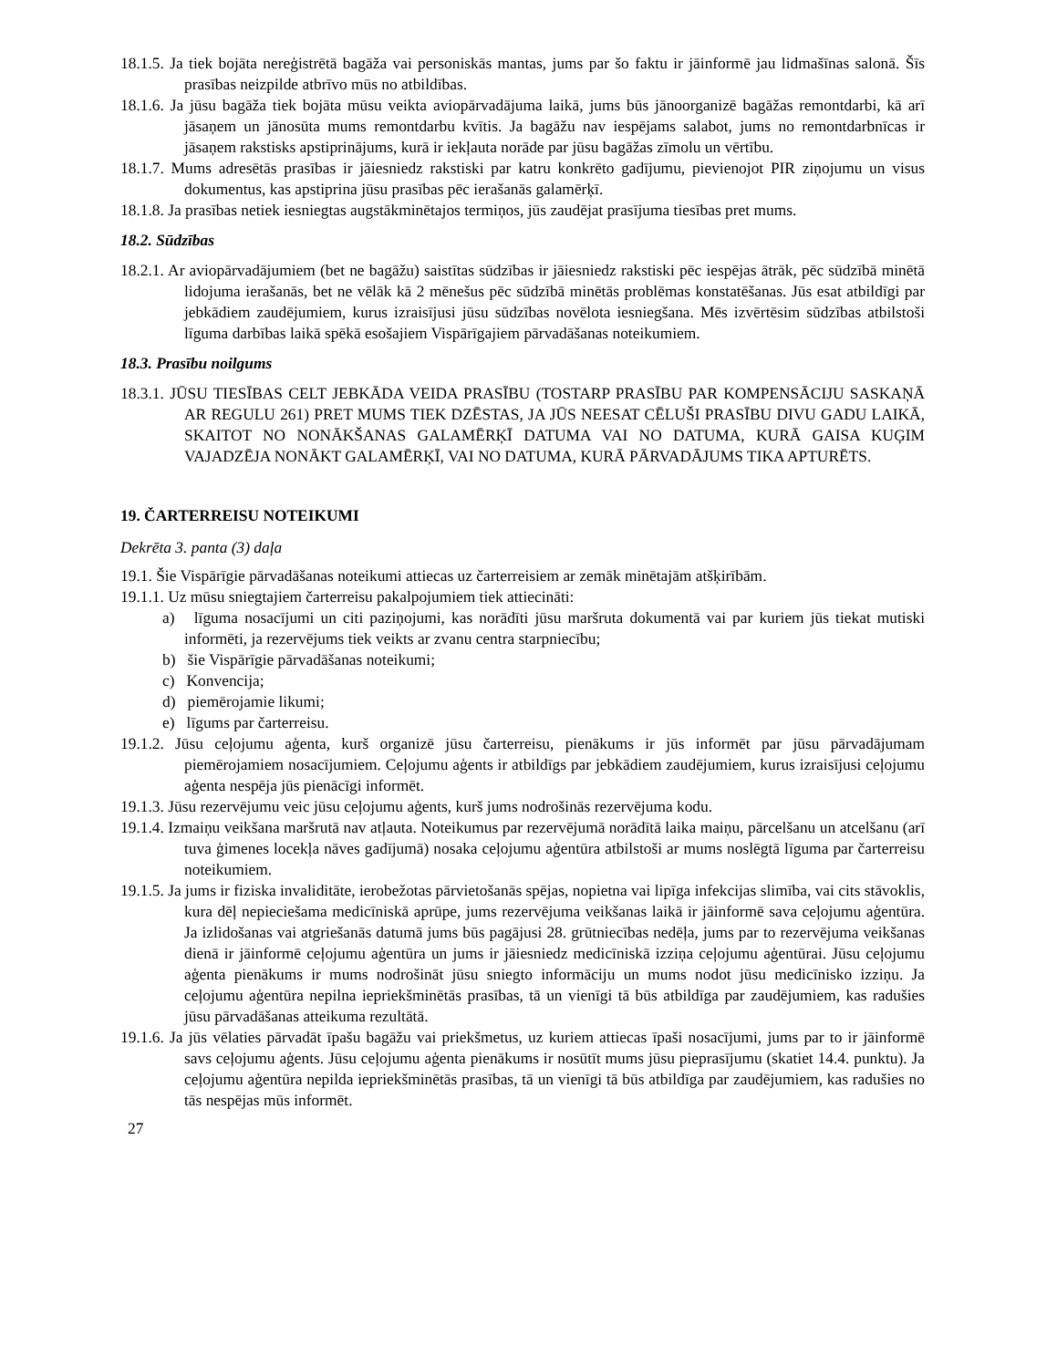18.1.5. Ja tiek bojāta nereģistrētā bagāža vai personiskās mantas, jums par šo faktu ir jāinformē jau lidmašīnas salonā. Šīs prasības neizpilde atbrīvo mūs no atbildības.
18.1.6. Ja jūsu bagāža tiek bojāta mūsu veikta aviopārvadājuma laikā, jums būs jānoorganizē bagāžas remontdarbi, kā arī jāsaņem un jānosūta mums remontdarbu kvītis. Ja bagāžu nav iespējams salabot, jums no remontdarbnīcas ir jāsaņem rakstisks apstiprinājums, kurā ir iekļauta norāde par jūsu bagāžas zīmolu un vērtību.
18.1.7. Mums adresētās prasības ir jāiesniedz rakstiski par katru konkrēto gadījumu, pievienojot PIR ziņojumu un visus dokumentus, kas apstiprina jūsu prasības pēc ierašanās galamērķī.
18.1.8. Ja prasības netiek iesniegtas augstākminētajos termiņos, jūs zaudējat prasījuma tiesības pret mums.
18.2. Sūdzības
18.2.1. Ar aviopārvadājumiem (bet ne bagāžu) saistītas sūdzības ir jāiesniedz rakstiski pēc iespējas ātrāk, pēc sūdzībā minētā lidojuma ierašanās, bet ne vēlāk kā 2 mēnešus pēc sūdzībā minētās problēmas konstatēšanas. Jūs esat atbildīgi par jebkādiem zaudējumiem, kurus izraisījusi jūsu sūdzības novēlota iesniegšana. Mēs izvērtēsim sūdzības atbilstoši līguma darbības laikā spēkā esošajiem Vispārīgajiem pārvadāšanas noteikumiem.
18.3. Prasību noilgums
18.3.1. JŪSU TIESĪBAS CELT JEBKĀDA VEIDA PRASĪBU (TOSTARP PRASĪBU PAR KOMPENSĀCIJU SASKAŅĀ AR REGULU 261) PRET MUMS TIEK DZĒSTAS, JA JŪS NEESAT CĒLUŠI PRASĪBU DIVU GADU LAIKĀ, SKAITOT NO NONĀKŠANAS GALAMĒRĶĪ DATUMA VAI NO DATUMA, KURĀ GAISA KUĢIM VAJADZĒJA NONĀKT GALAMĒRĶĪ, VAI NO DATUMA, KURĀ PĀRVADĀJUMS TIKA APTURĒTS.
19. ČARTERREISU NOTEIKUMI
Dekrēta 3. panta (3) daļa
19.1. Šie Vispārīgie pārvadāšanas noteikumi attiecas uz čarterreisiem ar zemāk minētajām atšķirībām.
19.1.1. Uz mūsu sniegtajiem čarterreisu pakalpojumiem tiek attiecināti:
a) līguma nosacījumi un citi paziņojumi, kas norādīti jūsu maršruta dokumentā vai par kuriem jūs tiekat mutiski informēti, ja rezervējums tiek veikts ar zvanu centra starpniecību;
b) šie Vispārīgie pārvadāšanas noteikumi;
c) Konvencija;
d) piemērojamie likumi;
e) līgums par čarterreisu.
19.1.2. Jūsu ceļojumu aģenta, kurš organizē jūsu čarterreisu, pienākums ir jūs informēt par jūsu pārvadājumam piemērojamiem nosacījumiem. Ceļojumu aģents ir atbildīgs par jebkādiem zaudējumiem, kurus izraisījusi ceļojumu aģenta nespēja jūs pienācīgi informēt.
19.1.3. Jūsu rezervējumu veic jūsu ceļojumu aģents, kurš jums nodrošinās rezervējuma kodu.
19.1.4. Izmaiņu veikšana maršrutā nav atļauta. Noteikumus par rezervējumā norādītā laika maiņu, pārcelšanu un atcelšanu (arī tuva ģimenes locekļa nāves gadījumā) nosaka ceļojumu aģentūra atbilstoši ar mums noslēgtā līguma par čarterreisu noteikumiem.
19.1.5. Ja jums ir fiziska invaliditāte, ierobežotas pārvietošanās spējas, nopietna vai lipīga infekcijas slimība, vai cits stāvoklis, kura dēļ nepieciešama medicīniskā aprūpe, jums rezervējuma veikšanas laikā ir jāinformē sava ceļojumu aģentūra. Ja izlidošanas vai atgriešanās datumā jums būs pagājusi 28. grūtniecības nedēļa, jums par to rezervējuma veikšanas dienā ir jāinformē ceļojumu aģentūra un jums ir jāiesniedz medicīniskā izziņa ceļojumu aģentūrai. Jūsu ceļojumu aģenta pienākums ir mums nodrošināt jūsu sniegto informāciju un mums nodot jūsu medicīnisko izziņu. Ja ceļojumu aģentūra nepilna iepriekšminētās prasības, tā un vienīgi tā būs atbildīga par zaudējumiem, kas radušies jūsu pārvadāšanas atteikuma rezultātā.
19.1.6. Ja jūs vēlaties pārvadāt īpašu bagāžu vai priekšmetus, uz kuriem attiecas īpaši nosacījumi, jums par to ir jāinformē savs ceļojumu aģents. Jūsu ceļojumu aģenta pienākums ir nosūtīt mums jūsu pieprasījumu (skatiet 14.4. punktu). Ja ceļojumu aģentūra nepilda iepriekšminētās prasības, tā un vienīgi tā būs atbildīga par zaudējumiem, kas radušies no tās nespējas mūs informēt.
27